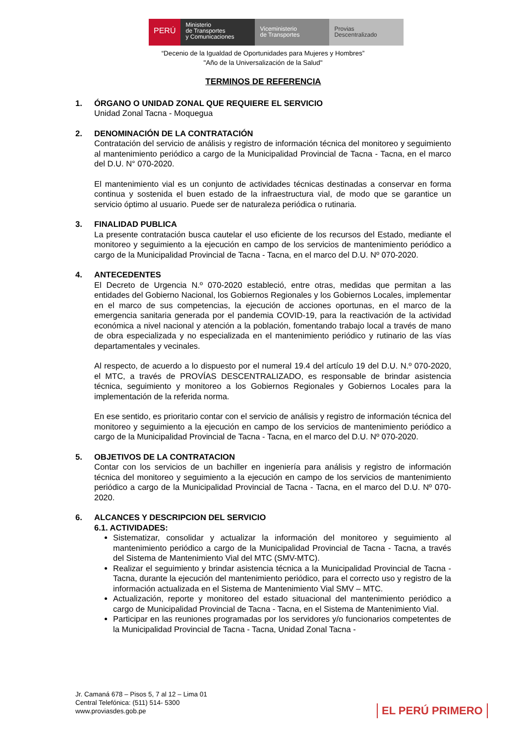PERÚ
Ministerio
de Transportes
y Comunicaciones
Viceministerio
de Transportes
Provias
Descentralizado
“Decenio de la Igualdad de Oportunidades para Mujeres y Hombres”
"Año de la Universalización de la Salud"
TERMINOS DE REFERENCIA
1. ÓRGANO O UNIDAD ZONAL QUE REQUIERE EL SERVICIO
Unidad Zonal Tacna - Moquegua
2. DENOMINACIÓN DE LA CONTRATACIÓN
Contratación del servicio de análisis y registro de información técnica del monitoreo y seguimiento al mantenimiento periódico a cargo de la Municipalidad Provincial de Tacna - Tacna, en el marco del D.U. N° 070-2020.
El mantenimiento vial es un conjunto de actividades técnicas destinadas a conservar en forma continua y sostenida el buen estado de la infraestructura vial, de modo que se garantice un servicio óptimo al usuario. Puede ser de naturaleza periódica o rutinaria.
3. FINALIDAD PUBLICA
La presente contratación busca cautelar el uso eficiente de los recursos del Estado, mediante el monitoreo y seguimiento a la ejecución en campo de los servicios de mantenimiento periódico a cargo de la Municipalidad Provincial de Tacna - Tacna, en el marco del D.U. Nº 070-2020.
4. ANTECEDENTES
El Decreto de Urgencia N.º 070-2020 estableció, entre otras, medidas que permitan a las entidades del Gobierno Nacional, los Gobiernos Regionales y los Gobiernos Locales, implementar en el marco de sus competencias, la ejecución de acciones oportunas, en el marco de la emergencia sanitaria generada por el pandemia COVID-19, para la reactivación de la actividad económica a nivel nacional y atención a la población, fomentando trabajo local a través de mano de obra especializada y no especializada en el mantenimiento periódico y rutinario de las vías departamentales y vecinales.
Al respecto, de acuerdo a lo dispuesto por el numeral 19.4 del artículo 19 del D.U. N.º 070-2020, el MTC, a través de PROVÍAS DESCENTRALIZADO, es responsable de brindar asistencia técnica, seguimiento y monitoreo a los Gobiernos Regionales y Gobiernos Locales para la implementación de la referida norma.
En ese sentido, es prioritario contar con el servicio de análisis y registro de información técnica del monitoreo y seguimiento a la ejecución en campo de los servicios de mantenimiento periódico a cargo de la Municipalidad Provincial de Tacna - Tacna, en el marco del D.U. Nº 070-2020.
5. OBJETIVOS DE LA CONTRATACION
Contar con los servicios de un bachiller en ingeniería para análisis y registro de información técnica del monitoreo y seguimiento a la ejecución en campo de los servicios de mantenimiento periódico a cargo de la Municipalidad Provincial de Tacna - Tacna, en el marco del D.U. Nº 070-2020.
6. ALCANCES Y DESCRIPCION DEL SERVICIO
6.1. ACTIVIDADES:
Sistematizar, consolidar y actualizar la información del monitoreo y seguimiento al mantenimiento periódico a cargo de la Municipalidad Provincial de Tacna - Tacna, a través del Sistema de Mantenimiento Vial del MTC (SMV-MTC).
Realizar el seguimiento y brindar asistencia técnica a la Municipalidad Provincial de Tacna - Tacna, durante la ejecución del mantenimiento periódico, para el correcto uso y registro de la información actualizada en el Sistema de Mantenimiento Vial SMV – MTC.
Actualización, reporte y monitoreo del estado situacional del mantenimiento periódico a cargo de Municipalidad Provincial de Tacna - Tacna, en el Sistema de Mantenimiento Vial.
Participar en las reuniones programadas por los servidores y/o funcionarios competentes de la Municipalidad Provincial de Tacna - Tacna, Unidad Zonal Tacna -
Jr. Camaná 678 – Pisos 5, 7 al 12 – Lima 01
Central Telefónica: (511) 514- 5300
www.proviasdes.gob.pe
EL PERÚ PRIMERO